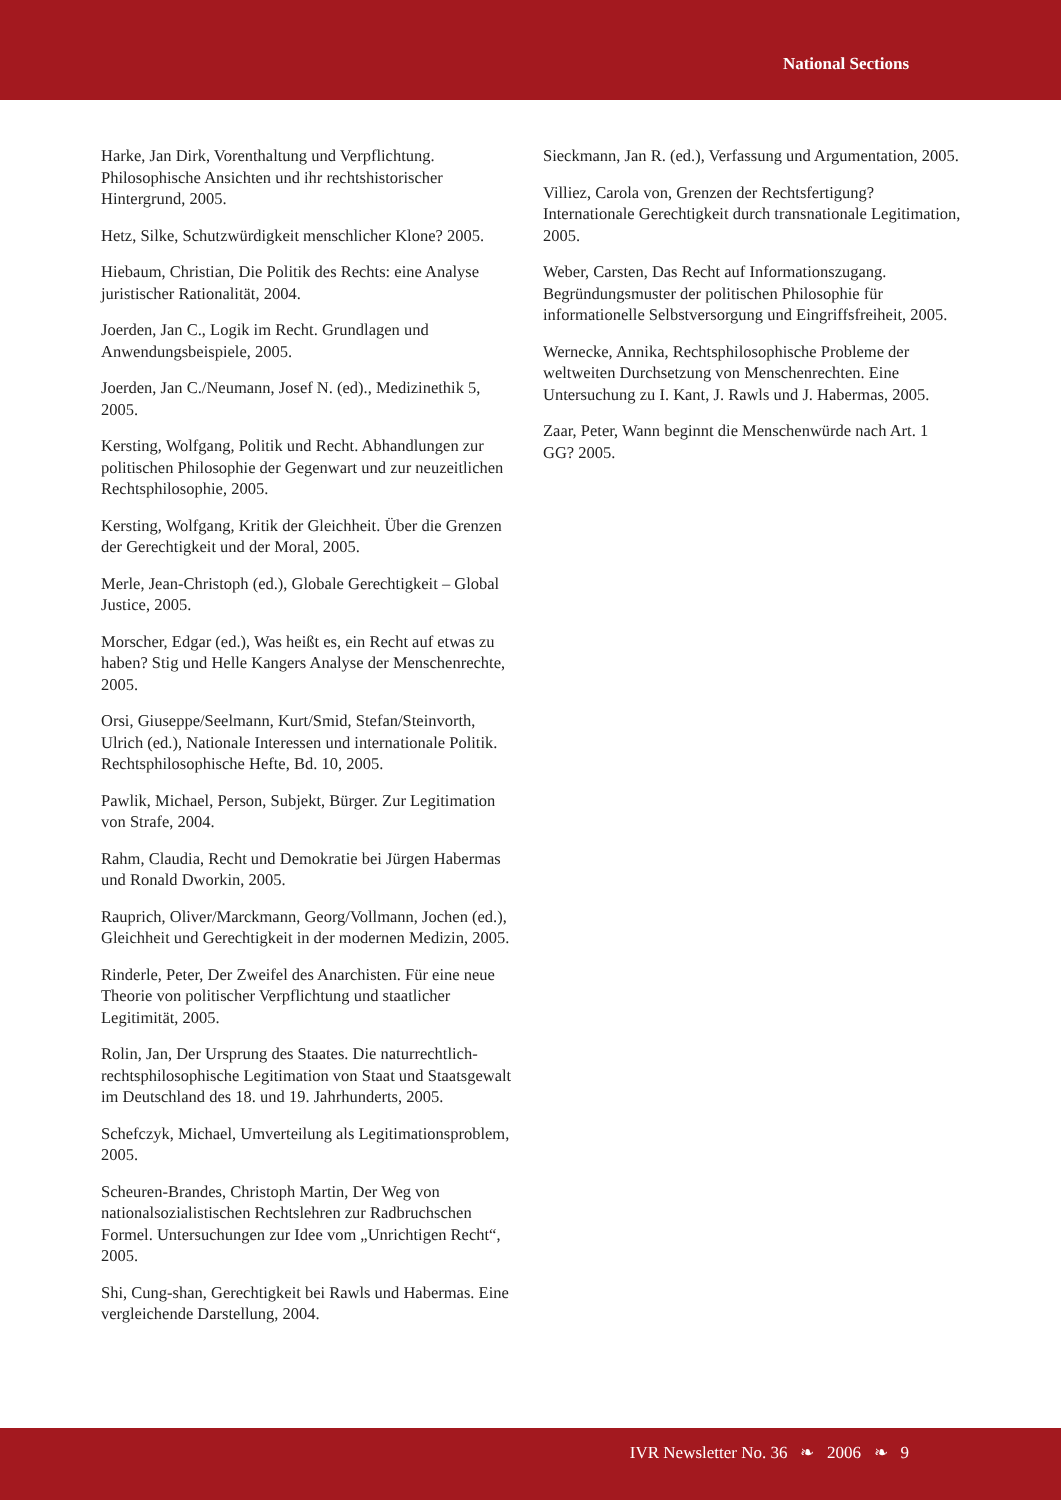National Sections
Harke, Jan Dirk, Vorenthaltung und Verpflichtung. Philosophische Ansichten und ihr rechtshistorischer Hintergrund, 2005.
Hetz, Silke, Schutzwürdigkeit menschlicher Klone? 2005.
Hiebaum, Christian, Die Politik des Rechts: eine Analyse juristischer Rationalität, 2004.
Joerden, Jan C., Logik im Recht. Grundlagen und Anwendungsbeispiele, 2005.
Joerden, Jan C./Neumann, Josef N. (ed)., Medizinethik 5, 2005.
Kersting, Wolfgang, Politik und Recht. Abhandlungen zur politischen Philosophie der Gegenwart und zur neuzeitlichen Rechtsphilosophie, 2005.
Kersting, Wolfgang, Kritik der Gleichheit. Über die Grenzen der Gerechtigkeit und der Moral, 2005.
Merle, Jean-Christoph (ed.), Globale Gerechtigkeit – Global Justice, 2005.
Morscher, Edgar (ed.), Was heißt es, ein Recht auf etwas zu haben? Stig und Helle Kangers Analyse der Menschenrechte, 2005.
Orsi, Giuseppe/Seelmann, Kurt/Smid, Stefan/Steinvorth, Ulrich (ed.), Nationale Interessen und internationale Politik. Rechtsphilosophische Hefte, Bd. 10, 2005.
Pawlik, Michael, Person, Subjekt, Bürger. Zur Legitimation von Strafe, 2004.
Rahm, Claudia, Recht und Demokratie bei Jürgen Habermas und Ronald Dworkin, 2005.
Rauprich, Oliver/Marckmann, Georg/Vollmann, Jochen (ed.), Gleichheit und Gerechtigkeit in der modernen Medizin, 2005.
Rinderle, Peter, Der Zweifel des Anarchisten. Für eine neue Theorie von politischer Verpflichtung und staatlicher Legitimität, 2005.
Rolin, Jan, Der Ursprung des Staates. Die naturrechtlich-rechtsphilosophische Legitimation von Staat und Staatsgewalt im Deutschland des 18. und 19. Jahrhunderts, 2005.
Schefczyk, Michael, Umverteilung als Legitimationsproblem, 2005.
Scheuren-Brandes, Christoph Martin, Der Weg von nationalsozialistischen Rechtslehren zur Radbruchschen Formel. Untersuchungen zur Idee vom „Unrichtigen Recht“, 2005.
Shi, Cung-shan, Gerechtigkeit bei Rawls und Habermas. Eine vergleichende Darstellung, 2004.
Sieckmann, Jan R. (ed.), Verfassung und Argumentation, 2005.
Villiez, Carola von, Grenzen der Rechtsfertigung? Internationale Gerechtigkeit durch transnationale Legitimation, 2005.
Weber, Carsten, Das Recht auf Informationszugang. Begründungsmuster der politischen Philosophie für informationelle Selbstversorgung und Eingriffsfreiheit, 2005.
Wernecke, Annika, Rechtsphilosophische Probleme der weltweiten Durchsetzung von Menschenrechten. Eine Untersuchung zu I. Kant, J. Rawls und J. Habermas, 2005.
Zaar, Peter, Wann beginnt die Menschenwürde nach Art. 1 GG? 2005.
IVR Newsletter No. 36 ❧ 2006 ❧ 9